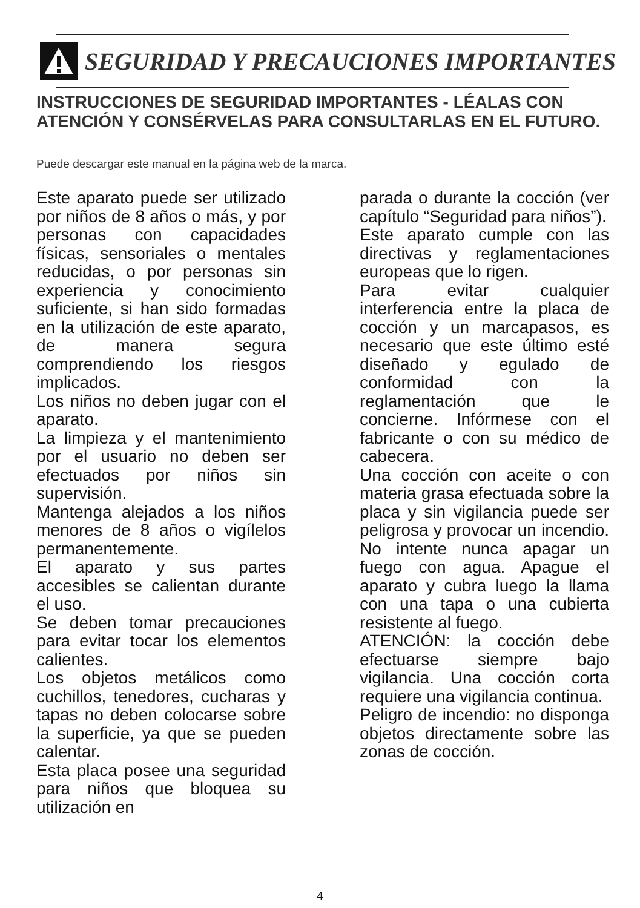SEGURIDAD Y PRECAUCIONES IMPORTANTES
INSTRUCCIONES DE SEGURIDAD IMPORTANTES - LÉALAS CON ATENCIÓN Y CONSÉRVELAS PARA CONSULTARLAS EN EL FUTURO.
Puede descargar este manual en la página web de la marca.
Este aparato puede ser utilizado por niños de 8 años o más, y por personas con capacidades físicas, sensoriales o mentales reducidas, o por personas sin experiencia y conocimiento suficiente, si han sido formadas en la utilización de este aparato, de manera segura comprendiendo los riesgos implicados.
Los niños no deben jugar con el aparato.
La limpieza y el mantenimiento por el usuario no deben ser efectuados por niños sin supervisión.
Mantenga alejados a los niños menores de 8 años o vigílelos permanentemente.
El aparato y sus partes accesibles se calientan durante el uso.
Se deben tomar precauciones para evitar tocar los elementos calientes.
Los objetos metálicos como cuchillos, tenedores, cucharas y tapas no deben colocarse sobre la superficie, ya que se pueden calentar.
Esta placa posee una seguridad para niños que bloquea su utilización en
parada o durante la cocción (ver capítulo “Seguridad para niños”).
Este aparato cumple con las directivas y reglamentaciones europeas que lo rigen.
Para evitar cualquier interferencia entre la placa de cocción y un marcapasos, es necesario que este último esté diseñado y egulado de conformidad con la reglamentación que le concierne. Infórmese con el fabricante o con su médico de cabecera.
Una cocción con aceite o con materia grasa efectuada sobre la placa y sin vigilancia puede ser peligrosa y provocar un incendio. No intente nunca apagar un fuego con agua. Apague el aparato y cubra luego la llama con una tapa o una cubierta resistente al fuego.
ATENCIÓN: la cocción debe efectuarse siempre bajo vigilancia. Una cocción corta requiere una vigilancia continua.
Peligro de incendio: no disponga objetos directamente sobre las zonas de cocción.
4